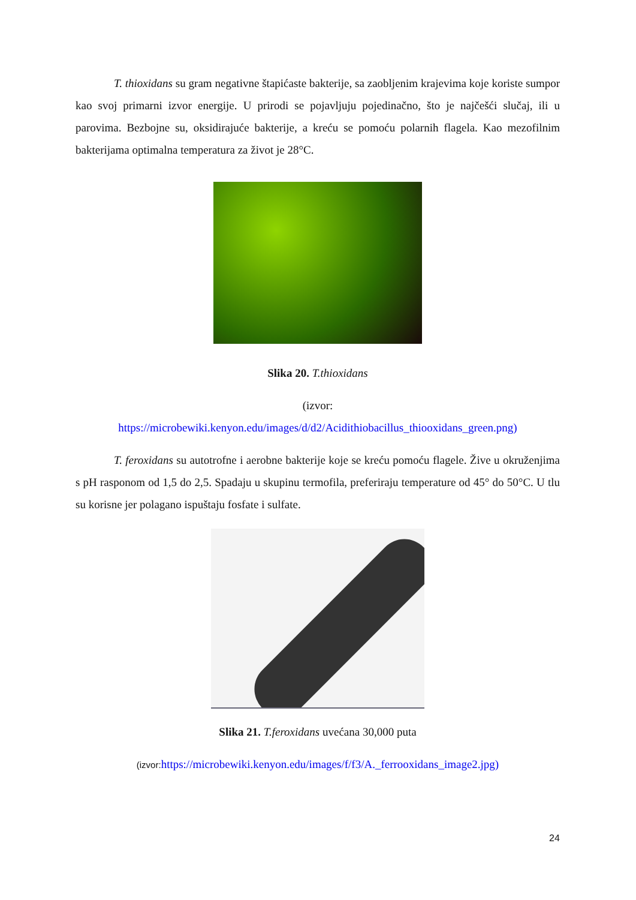T. thioxidans su gram negativne štapićaste bakterije, sa zaobljenim krajevima koje koriste sumpor kao svoj primarni izvor energije. U prirodi se pojavljuju pojedinačno, što je najčešći slučaj, ili u parovima. Bezbojne su, oksidirajuće bakterije, a kreću se pomoću polarnih flagela. Kao mezofilnim bakterijama optimalna temperatura za život je 28°C.
Slika 20. T.thioxidans
(izvor:
https://microbewiki.kenyon.edu/images/d/d2/Acidithiobacillus_thiooxidans_green.png)
T. feroxidans su autotrofne i aerobne bakterije koje se kreću pomoću flagele. Žive u okruženjima s pH rasponom od 1,5 do 2,5. Spadaju u skupinu termofila, preferiraju temperature od 45° do 50°C. U tlu su korisne jer polagano ispuštaju fosfate i sulfate.
Slika 21. T.feroxidans uvećana 30,000 puta
(izvor: https://microbewiki.kenyon.edu/images/f/f3/A._ferrooxidans_image2.jpg)
24